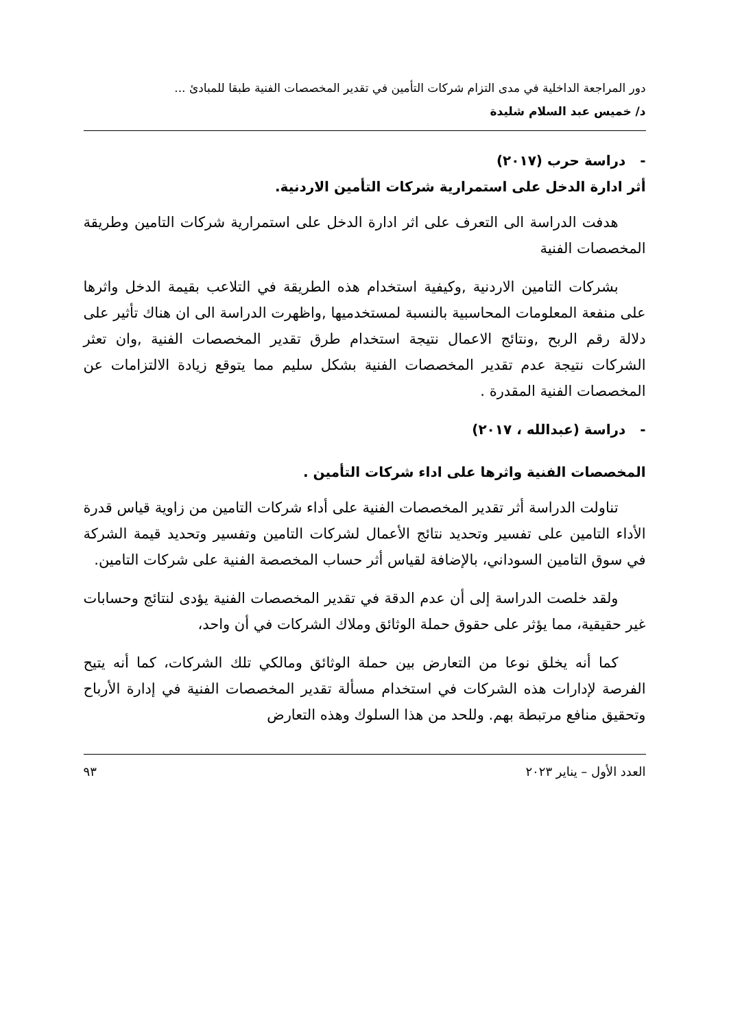دور المراجعة الداخلية في مدى التزام شركات التأمين في تقدير المخصصات الفنية طبقا للمبادئ ...
د/ خميس عبد السلام شليدة
- دراسة حرب (٢٠١٧)
أثر ادارة الدخل على استمرارية شركات التأمين الاردنية.
هدفت الدراسة الى التعرف على اثر ادارة الدخل على استمرارية شركات التامين وطريقة المخصصات الفنية
بشركات التامين الاردنية ,وكيفية استخدام هذه الطريقة في التلاعب بقيمة الدخل واثرها على منفعة المعلومات المحاسبية بالنسبة لمستخدميها ,واظهرت الدراسة الى ان هناك تأثير على دلالة رقم الربح ,ونتائج الاعمال نتيجة استخدام طرق تقدير المخصصات الفنية ,وان تعثر الشركات نتيجة عدم تقدير المخصصات الفنية بشكل سليم مما يتوقع زيادة الالتزامات عن المخصصات الفنية المقدرة .
- دراسة (عبدالله ، ٢٠١٧)
المخصصات الفنية واثرها على اداء شركات التأمين .
تناولت الدراسة أثر تقدير المخصصات الفنية على أداء شركات التامين من زاوية قياس قدرة الأداء التامين على تفسير وتحديد نتائج الأعمال لشركات التامين وتفسير وتحديد قيمة الشركة في سوق التامين السوداني، بالإضافة لقياس أثر حساب المخصصة الفنية على شركات التامين.
ولقد خلصت الدراسة إلى أن عدم الدقة في تقدير المخصصات الفنية يؤدى لنتائج وحسابات غير حقيقية، مما يؤثر على حقوق حملة الوثائق وملاك الشركات في أن واحد،
كما أنه يخلق نوعا من التعارض بين حملة الوثائق ومالكي تلك الشركات، كما أنه يتيح الفرصة لإدارات هذه الشركات في استخدام مسألة تقدير المخصصات الفنية في إدارة الأرباح وتحقيق منافع مرتبطة بهم. وللحد من هذا السلوك وهذه التعارض
العدد الأول – يناير ٢٠٢٣ ٩٣